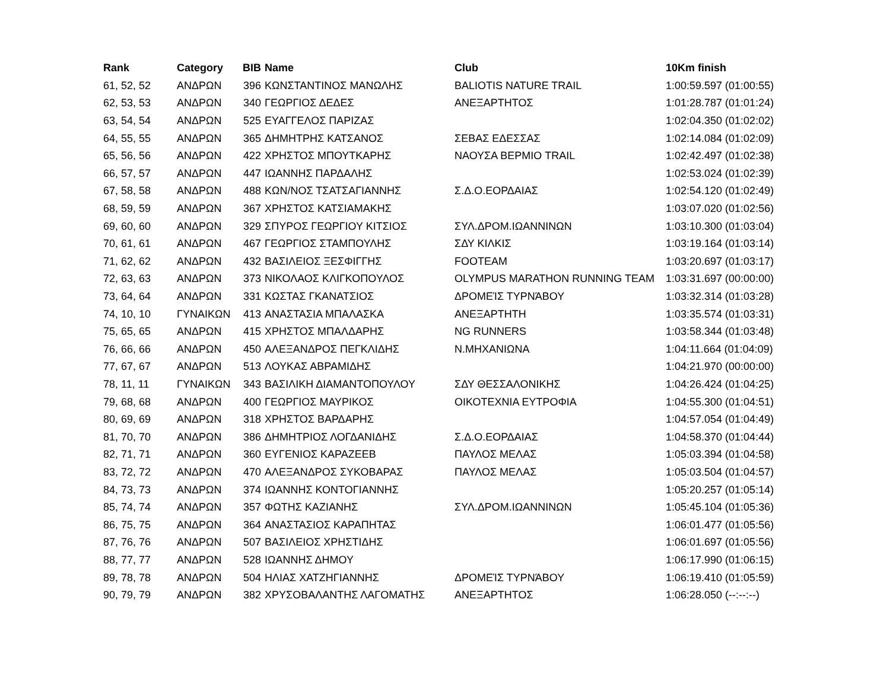| Rank | Category | BIB | Name | Club | 10Km finish |
| --- | --- | --- | --- | --- | --- |
| 61, 52, 52 | ΑΝΔΡΩΝ | 396 | ΚΩΝΣΤΑΝΤΙΝΟΣ ΜΑΝΩΛΗΣ | BALIOTIS NATURE TRAIL | 1:00:59.597 (01:00:55) |
| 62, 53, 53 | ΑΝΔΡΩΝ | 340 | ΓΕΩΡΓΙΟΣ ΔΕΔΕΣ | ΑΝΕΞΑΡΤΗΤΟΣ | 1:01:28.787 (01:01:24) |
| 63, 54, 54 | ΑΝΔΡΩΝ | 525 | ΕΥΑΓΓΕΛΟΣ ΠΑΡΙΖΑΣ | | 1:02:04.350 (01:02:02) |
| 64, 55, 55 | ΑΝΔΡΩΝ | 365 | ΔΗΜΗΤΡΗΣ ΚΑΤΣΑΝΟΣ | ΣΕΒΑΣ ΕΔΕΣΣΑΣ | 1:02:14.084 (01:02:09) |
| 65, 56, 56 | ΑΝΔΡΩΝ | 422 | ΧΡΗΣΤΟΣ ΜΠΟΥΤΚΑΡΗΣ | ΝΑΟΥΣΑ ΒΕΡΜΙΟ TRAIL | 1:02:42.497 (01:02:38) |
| 66, 57, 57 | ΑΝΔΡΩΝ | 447 | ΙΩΑΝΝΗΣ ΠΑΡΔΑΛΗΣ | | 1:02:53.024 (01:02:39) |
| 67, 58, 58 | ΑΝΔΡΩΝ | 488 | ΚΩΝ/ΝΟΣ ΤΣΑΤΣΑΓΙΑΝΝΗΣ | Σ.Δ.Ο.ΕΟΡΔΑΙΑΣ | 1:02:54.120 (01:02:49) |
| 68, 59, 59 | ΑΝΔΡΩΝ | 367 | ΧΡΗΣΤΟΣ ΚΑΤΣΙΑΜΑΚΗΣ | | 1:03:07.020 (01:02:56) |
| 69, 60, 60 | ΑΝΔΡΩΝ | 329 | ΣΠΥΡΟΣ ΓΕΩΡΓΙΟΥ ΚΙΤΣΙΟΣ | ΣΥΛ.ΔΡΟΜ.ΙΩΑΝΝΙΝΩΝ | 1:03:10.300 (01:03:04) |
| 70, 61, 61 | ΑΝΔΡΩΝ | 467 | ΓΕΩΡΓΙΟΣ ΣΤΑΜΠΟΥΛΗΣ | ΣΔΥ ΚΙΛΚΙΣ | 1:03:19.164 (01:03:14) |
| 71, 62, 62 | ΑΝΔΡΩΝ | 432 | ΒΑΣΙΛΕΙΟΣ ΞΕΣΦΙΓΓΗΣ | FOOTEAM | 1:03:20.697 (01:03:17) |
| 72, 63, 63 | ΑΝΔΡΩΝ | 373 | ΝΙΚΟΛΑΟΣ ΚΛΙΓΚΟΠΟΥΛΟΣ | OLYMPUS MARATHON RUNNING TEAM | 1:03:31.697 (00:00:00) |
| 73, 64, 64 | ΑΝΔΡΩΝ | 331 | ΚΩΣΤΑΣ ΓΚΑΝΑΤΣΙΟΣ | ΔΡΟΜΕΊΣ ΤΥΡΝΆΒΟΥ | 1:03:32.314 (01:03:28) |
| 74, 10, 10 | ΓΥΝΑΙΚΩΝ | 413 | ΑΝΑΣΤΑΣΙΑ ΜΠΑΛΑΣΚΑ | ΑΝΕΞΑΡΤΗΤΗ | 1:03:35.574 (01:03:31) |
| 75, 65, 65 | ΑΝΔΡΩΝ | 415 | ΧΡΗΣΤΟΣ ΜΠΑΛΔΑΡΗΣ | NG RUNNERS | 1:03:58.344 (01:03:48) |
| 76, 66, 66 | ΑΝΔΡΩΝ | 450 | ΑΛΕΞΑΝΔΡΟΣ ΠΕΓΚΛΙΔΗΣ | Ν.ΜΗΧΑΝΙΩΝΑ | 1:04:11.664 (01:04:09) |
| 77, 67, 67 | ΑΝΔΡΩΝ | 513 | ΛΟΥΚΑΣ ΑΒΡΑΜΙΔΗΣ | | 1:04:21.970 (00:00:00) |
| 78, 11, 11 | ΓΥΝΑΙΚΩΝ | 343 | ΒΑΣΙΛΙΚΗ ΔΙΑΜΑΝΤΟΠΟΥΛΟΥ | ΣΔΥ ΘΕΣΣΑΛΟΝΙΚΗΣ | 1:04:26.424 (01:04:25) |
| 79, 68, 68 | ΑΝΔΡΩΝ | 400 | ΓΕΩΡΓΙΟΣ ΜΑΥΡΙΚΟΣ | ΟΙΚΟΤΕΧΝΙΑ ΕΥΤΡΟΦΙΑ | 1:04:55.300 (01:04:51) |
| 80, 69, 69 | ΑΝΔΡΩΝ | 318 | ΧΡΗΣΤΟΣ ΒΑΡΔΑΡΗΣ | | 1:04:57.054 (01:04:49) |
| 81, 70, 70 | ΑΝΔΡΩΝ | 386 | ΔΗΜΗΤΡΙΟΣ ΛΟΓΔΑΝΙΔΗΣ | Σ.Δ.Ο.ΕΟΡΔΑΙΑΣ | 1:04:58.370 (01:04:44) |
| 82, 71, 71 | ΑΝΔΡΩΝ | 360 | ΕΥΓΕΝΙΟΣ ΚΑΡΑΖΕΕΒ | ΠΑΥΛΟΣ ΜΕΛΑΣ | 1:05:03.394 (01:04:58) |
| 83, 72, 72 | ΑΝΔΡΩΝ | 470 | ΑΛΕΞΑΝΔΡΟΣ ΣΥΚΟΒΑΡΑΣ | ΠΑΥΛΟΣ ΜΕΛΑΣ | 1:05:03.504 (01:04:57) |
| 84, 73, 73 | ΑΝΔΡΩΝ | 374 | ΙΩΑΝΝΗΣ ΚΟΝΤΟΓΙΑΝΝΗΣ | | 1:05:20.257 (01:05:14) |
| 85, 74, 74 | ΑΝΔΡΩΝ | 357 | ΦΩΤΗΣ ΚΑΖΙΑΝΗΣ | ΣΥΛ.ΔΡΟΜ.ΙΩΑΝΝΙΝΩΝ | 1:05:45.104 (01:05:36) |
| 86, 75, 75 | ΑΝΔΡΩΝ | 364 | ΑΝΑΣΤΑΣΙΟΣ ΚΑΡΑΠΗΤΑΣ | | 1:06:01.477 (01:05:56) |
| 87, 76, 76 | ΑΝΔΡΩΝ | 507 | ΒΑΣΙΛΕΙΟΣ ΧΡΗΣΤΙΔΗΣ | | 1:06:01.697 (01:05:56) |
| 88, 77, 77 | ΑΝΔΡΩΝ | 528 | ΙΩΑΝΝΗΣ ΔΗΜΟΥ | | 1:06:17.990 (01:06:15) |
| 89, 78, 78 | ΑΝΔΡΩΝ | 504 | ΗΛΙΑΣ ΧΑΤΖΗΓΙΑΝΝΗΣ | ΔΡΟΜΕΊΣ ΤΥΡΝΆΒΟΥ | 1:06:19.410 (01:05:59) |
| 90, 79, 79 | ΑΝΔΡΩΝ | 382 | ΧΡΥΣΟΒΑΛΑΝΤΗΣ ΛΑΓΟΜΑΤΗΣ | ΑΝΕΞΑΡΤΗΤΟΣ | 1:06:28.050 (--:--:--) |